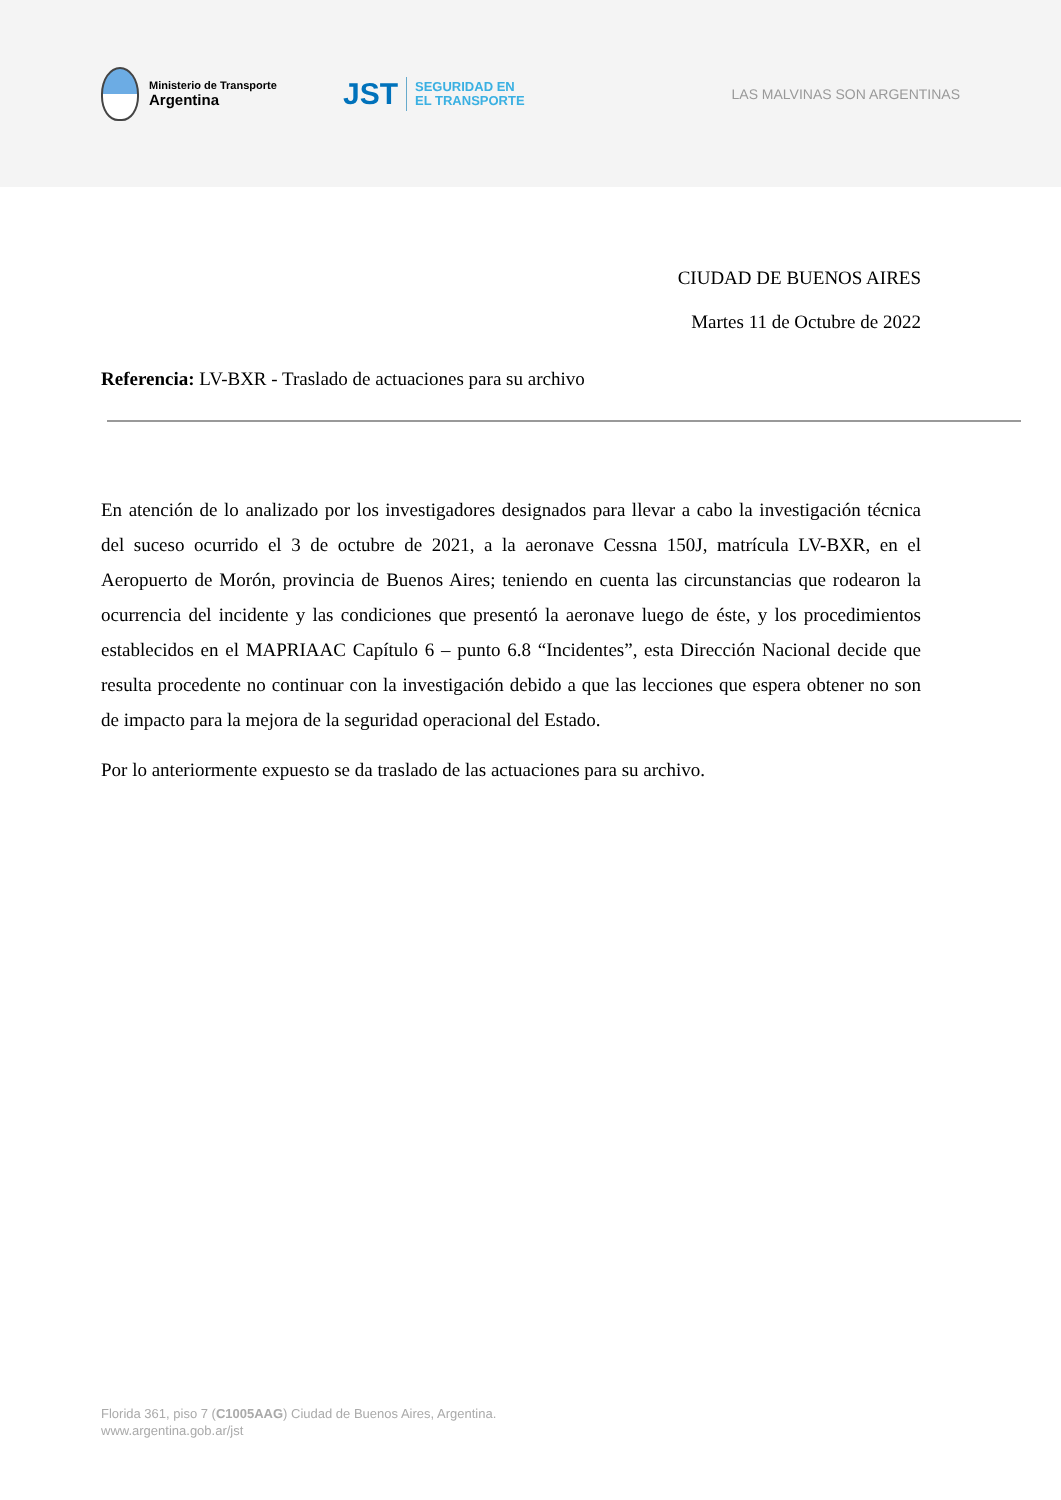Ministerio de Transporte
Argentina
JST SEGURIDAD EN
EL TRANSPORTE
LAS MALVINAS SON ARGENTINAS
CIUDAD DE BUENOS AIRES
Martes 11 de Octubre de 2022
Referencia: LV-BXR - Traslado de actuaciones para su archivo
En atención de lo analizado por los investigadores designados para llevar a cabo la investigación técnica del suceso ocurrido el 3 de octubre de 2021, a la aeronave Cessna 150J, matrícula LV-BXR, en el Aeropuerto de Morón, provincia de Buenos Aires; teniendo en cuenta las circunstancias que rodearon la ocurrencia del incidente y las condiciones que presentó la aeronave luego de éste, y los procedimientos establecidos en el MAPRIAAC Capítulo 6 – punto 6.8 “Incidentes”, esta Dirección Nacional decide que resulta procedente no continuar con la investigación debido a que las lecciones que espera obtener no son de impacto para la mejora de la seguridad operacional del Estado.
Por lo anteriormente expuesto se da traslado de las actuaciones para su archivo.
Florida 361, piso 7 (C1005AAG) Ciudad de Buenos Aires, Argentina.
www.argentina.gob.ar/jst